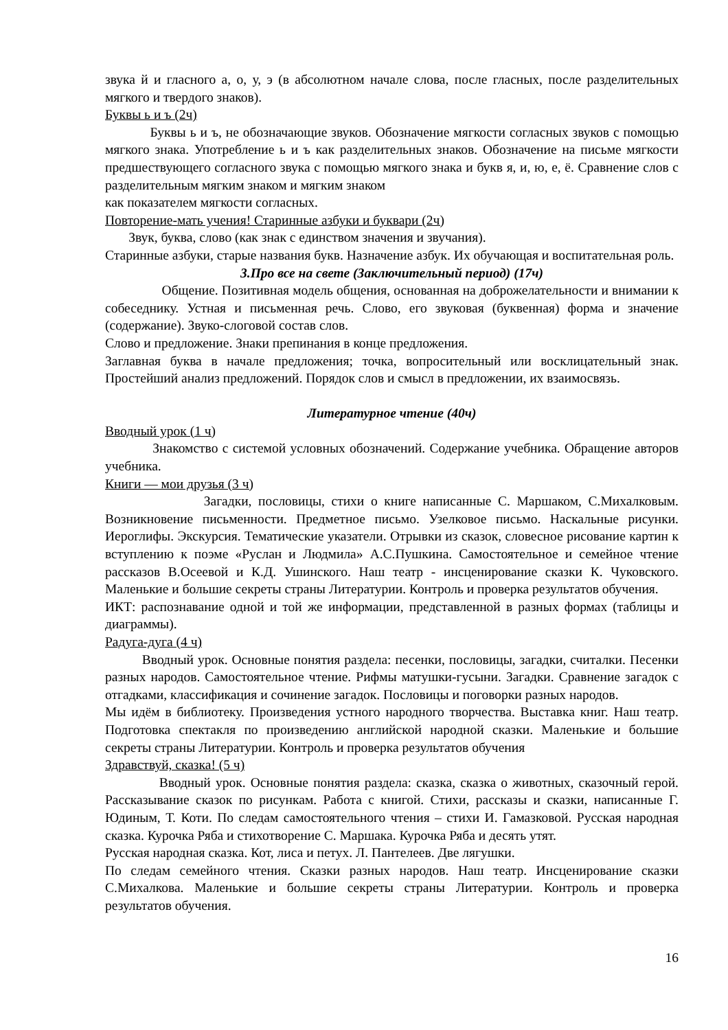звука й и гласного а, о, у, э (в абсолютном начале слова, после гласных, после разделительных мягкого и твердого знаков).
Буквы ь и ъ (2ч)
Буквы ь и ъ, не обозначающие звуков. Обозначение мягкости согласных звуков с помощью мягкого знака. Употребление ь и ъ как разделительных знаков. Обозначение на письме мягкости предшествующего согласного звука с помощью мягкого знака и букв я, и, ю, е, ё. Сравнение слов с разделительным мягким знаком и мягким знаком
как показателем мягкости согласных.
Повторение-мать учения! Старинные азбуки и буквари (2ч)
Звук, буква, слово (как знак с единством значения и звучания).
Старинные азбуки, старые названия букв. Назначение азбук. Их обучающая и воспитательная роль.
3.Про все на свете (Заключительный период) (17ч)
Общение. Позитивная модель общения, основанная на доброжелательности и внимании к собеседнику. Устная и письменная речь. Слово, его звуковая (буквенная) форма и значение (содержание). Звуко-слоговой состав слов.
Слово и предложение. Знаки препинания в конце предложения.
Заглавная буква в начале предложения; точка, вопросительный или восклицательный знак. Простейший анализ предложений. Порядок слов и смысл в предложении, их взаимосвязь.
Литературное чтение (40ч)
Вводный урок (1 ч)
Знакомство с системой условных обозначений. Содержание учебника. Обращение авторов учебника.
Книги — мои друзья (3 ч)
Загадки, пословицы, стихи о книге написанные С. Маршаком, С.Михалковым. Возникновение письменности. Предметное письмо. Узелковое письмо. Наскальные рисунки. Иероглифы. Экскурсия. Тематические указатели. Отрывки из сказок, словесное рисование картин к вступлению к поэме «Руслан и Людмила» А.С.Пушкина. Самостоятельное и семейное чтение рассказов В.Осеевой и К.Д. Ушинского. Наш театр - инсценирование сказки К. Чуковского. Маленькие и большие секреты страны Литературии. Контроль и проверка результатов обучения.
ИКТ: распознавание одной и той же информации, представленной в разных формах (таблицы и диаграммы).
Радуга-дуга (4 ч)
Вводный урок. Основные понятия раздела: песенки, пословицы, загадки, считалки. Песенки разных народов. Самостоятельное чтение. Рифмы матушки-гусыни. Загадки. Сравнение загадок с отгадками, классификация и сочинение загадок. Пословицы и поговорки разных народов.
Мы идём в библиотеку. Произведения устного народного творчества. Выставка книг. Наш театр. Подготовка спектакля по произведению английской народной сказки. Маленькие и большие секреты страны Литературии. Контроль и проверка результатов обучения
Здравствуй, сказка! (5 ч)
Вводный урок. Основные понятия раздела: сказка, сказка о животных, сказочный герой. Рассказывание сказок по рисункам. Работа с книгой. Стихи, рассказы и сказки, написанные Г. Юдиным, Т. Коти. По следам самостоятельного чтения – стихи И. Гамазковой. Русская народная сказка. Курочка Ряба и стихотворение С. Маршака. Курочка Ряба и десять утят.
Русская народная сказка. Кот, лиса и петух. Л. Пантелеев. Две лягушки.
По следам семейного чтения. Сказки разных народов. Наш театр. Инсценирование сказки С.Михалкова. Маленькие и большие секреты страны Литературии. Контроль и проверка результатов обучения.
16